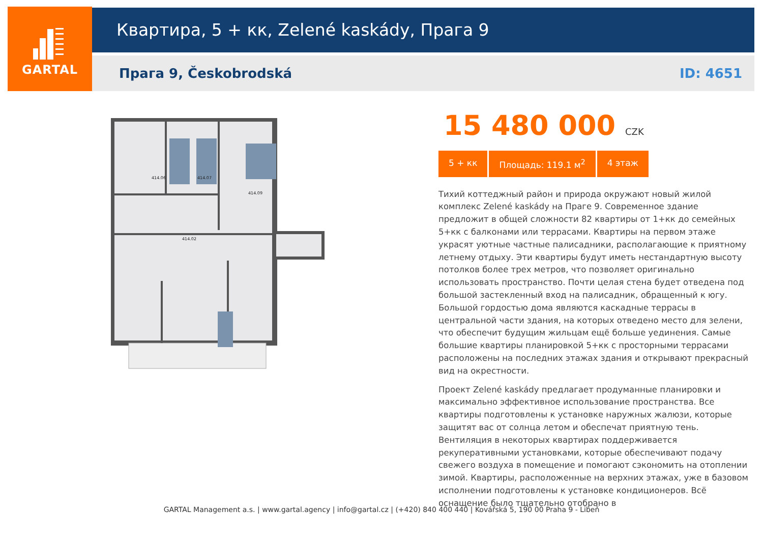GARTAL Квартира, 5 + кк, Zelené kaskády, Прага 9
Прага 9, Českobrodská ID: 4651
414.06
414.07
414.09
414.02
15 480 000 CZK
5 + кк Площадь: 119.1 м<sup>2</sup> 4 этаж
Тихий коттеджный район и природа окружают новый жилой комплекс Zelené kaskády на Праге 9. Современное здание предложит в общей сложности 82 квартиры от 1+кк до семейных 5+кк с балконами или террасами. Квартиры на первом этаже украсят уютные частные палисадники, располагающие к приятному летнему отдыху. Эти квартиры будут иметь нестандартную высоту потолков более трех метров, что позволяет оригинально использовать пространство. Почти целая стена будет отведена под большой застекленный вход на палисадник, обращенный к югу. Большой гордостью дома являются каскадные террасы в центральной части здания, на которых отведено место для зелени, что обеспечит будущим жильцам ещё больше уединения. Самые большие квартиры планировкой 5+кк с просторными террасами расположены на последних этажах здания и открывают прекрасный вид на окрестности.
Проект Zelené kaskády предлагает продуманные планировки и максимально эффективное использование пространства. Все квартиры подготовлены к установке наружных жалюзи, которые защитят вас от солнца летом и обеспечат приятную тень. Вентиляция в некоторых квартирах поддерживается рекуперативными установками, которые обеспечивают подачу свежего воздуха в помещение и помогают сэкономить на отоплении зимой. Квартиры, расположенные на верхних этажах, уже в базовом исполнении подготовлены к установке кондиционеров. Всё оснащение было тщательно отобрано в
GARTAL Management a.s. | www.gartal.agency | info@gartal.cz | (+420) 840 400 440 | Kovářská 5, 190 00 Praha 9 - Libeň